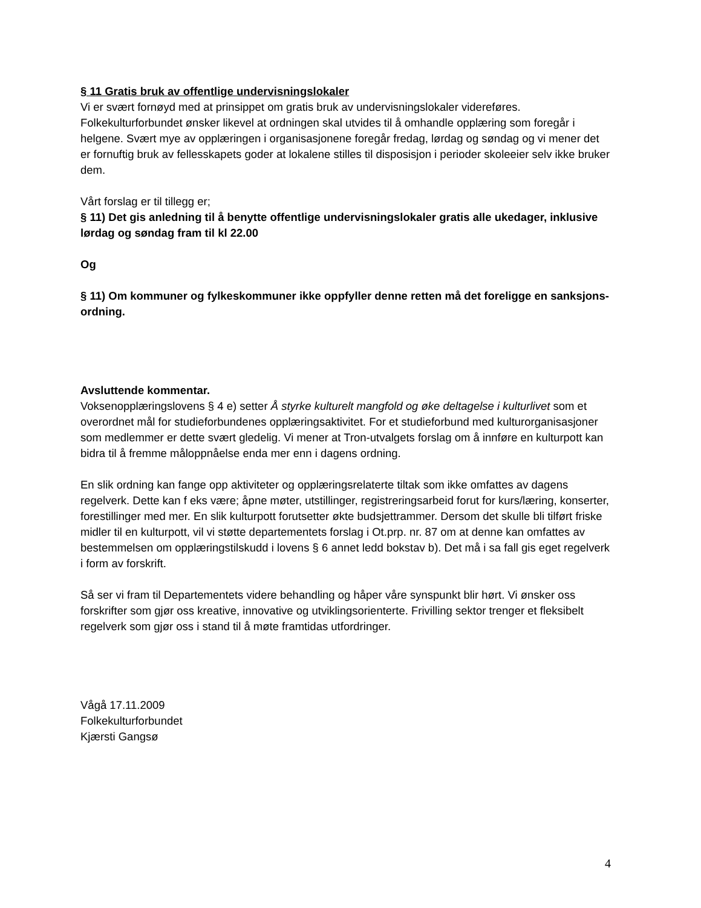§ 11 Gratis bruk av offentlige undervisningslokaler
Vi er svært fornøyd med at prinsippet om gratis bruk av undervisningslokaler videreføres. Folkekulturforbundet ønsker likevel at ordningen skal utvides til å omhandle opplæring som foregår i helgene. Svært mye av opplæringen i organisasjonene foregår fredag, lørdag og søndag og vi mener det er fornuftig bruk av fellesskapets goder at lokalene stilles til disposisjon i perioder skoleeier selv ikke bruker dem.
Vårt forslag er til tillegg er;
§ 11) Det gis anledning til å benytte offentlige undervisningslokaler gratis alle ukedager, inklusive lørdag og søndag fram til kl 22.00
Og
§ 11) Om kommuner og fylkeskommuner ikke oppfyller denne retten må det foreligge en sanksjons-ordning.
Avsluttende kommentar.
Voksenopplæringslovens § 4 e) setter Å styrke kulturelt mangfold og øke deltagelse i kulturlivet som et overordnet mål for studieforbundenes opplæringsaktivitet. For et studieforbund med kulturorganisasjoner som medlemmer er dette svært gledelig. Vi mener at Tron-utvalgets forslag om å innføre en kulturpott kan bidra til å fremme måloppnåelse enda mer enn i dagens ordning.
En slik ordning kan fange opp aktiviteter og opplæringsrelaterte tiltak som ikke omfattes av dagens regelverk. Dette kan f eks være; åpne møter, utstillinger, registreringsarbeid forut for kurs/læring, konserter, forestillinger med mer. En slik kulturpott forutsetter økte budsjettrammer. Dersom det skulle bli tilført friske midler til en kulturpott, vil vi støtte departementets forslag i Ot.prp. nr. 87 om at denne kan omfattes av bestemmelsen om opplæringstilskudd i lovens § 6 annet ledd bokstav b). Det må i sa fall gis eget regelverk i form av forskrift.
Så ser vi fram til Departementets videre behandling og håper våre synspunkt blir hørt. Vi ønsker oss forskrifter som gjør oss kreative, innovative og utviklingsorienterte. Frivilling sektor trenger et fleksibelt regelverk som gjør oss i stand til å møte framtidas utfordringer.
Vågå 17.11.2009
Folkekulturforbundet
Kjærsti Gangsø
4